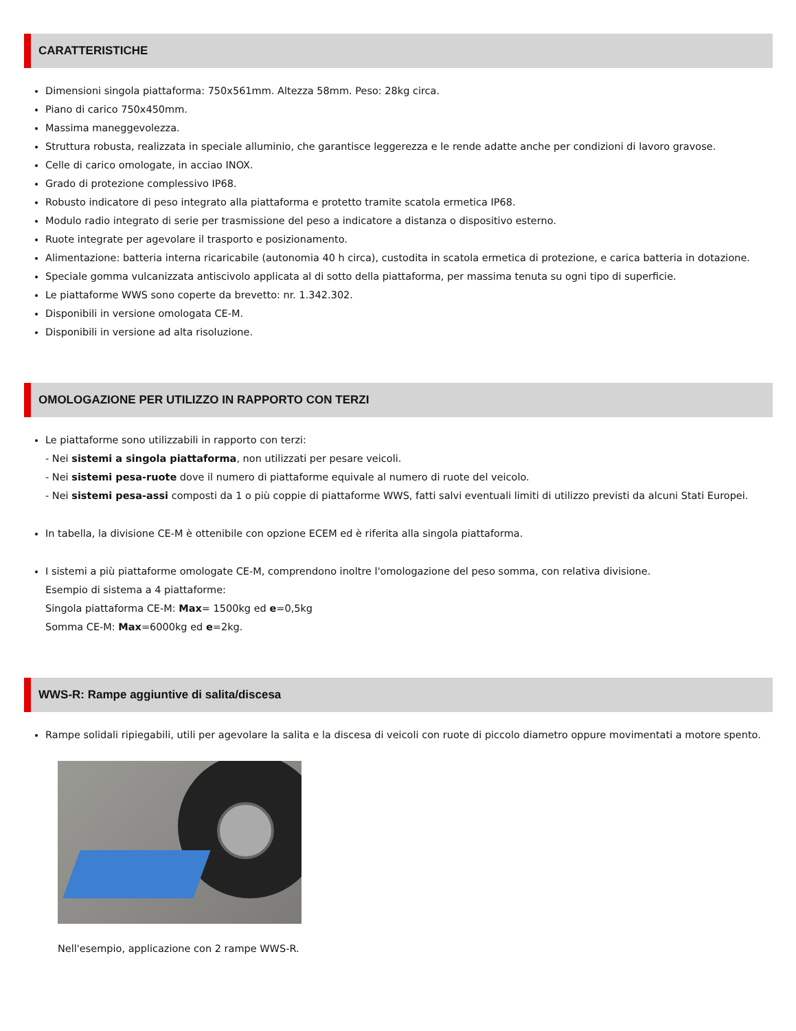CARATTERISTICHE
Dimensioni singola piattaforma: 750x561mm. Altezza 58mm. Peso: 28kg circa.
Piano di carico 750x450mm.
Massima maneggevolezza.
Struttura robusta, realizzata in speciale alluminio, che garantisce leggerezza e le rende adatte anche per condizioni di lavoro gravose.
Celle di carico omologate, in acciao INOX.
Grado di protezione complessivo IP68.
Robusto indicatore di peso integrato alla piattaforma e protetto tramite scatola ermetica IP68.
Modulo radio integrato di serie per trasmissione del peso a indicatore a distanza o dispositivo esterno.
Ruote integrate per agevolare il trasporto e posizionamento.
Alimentazione: batteria interna ricaricabile (autonomia 40 h circa), custodita in scatola ermetica di protezione, e carica batteria in dotazione.
Speciale gomma vulcanizzata antiscivolo applicata al di sotto della piattaforma, per massima tenuta su ogni tipo di superficie.
Le piattaforme WWS sono coperte da brevetto: nr. 1.342.302.
Disponibili in versione omologata CE-M.
Disponibili in versione ad alta risoluzione.
OMOLOGAZIONE PER UTILIZZO IN RAPPORTO CON TERZI
Le piattaforme sono utilizzabili in rapporto con terzi:
- Nei sistemi a singola piattaforma, non utilizzati per pesare veicoli.
- Nei sistemi pesa-ruote dove il numero di piattaforme equivale al numero di ruote del veicolo.
- Nei sistemi pesa-assi composti da 1 o più coppie di piattaforme WWS, fatti salvi eventuali limiti di utilizzo previsti da alcuni Stati Europei.
In tabella, la divisione CE-M è ottenibile con opzione ECEM ed è riferita alla singola piattaforma.
I sistemi a più piattaforme omologate CE-M, comprendono inoltre l'omologazione del peso somma, con relativa divisione.
Esempio di sistema a 4 piattaforme:
Singola piattaforma CE-M: Max= 1500kg ed e=0,5kg
Somma CE-M: Max=6000kg ed e=2kg.
WWS-R: Rampe aggiuntive di salita/discesa
Rampe solidali ripiegabili, utili per agevolare la salita e la discesa di veicoli con ruote di piccolo diametro oppure movimentati a motore spento.
Nell'esempio, applicazione con 2 rampe WWS-R.